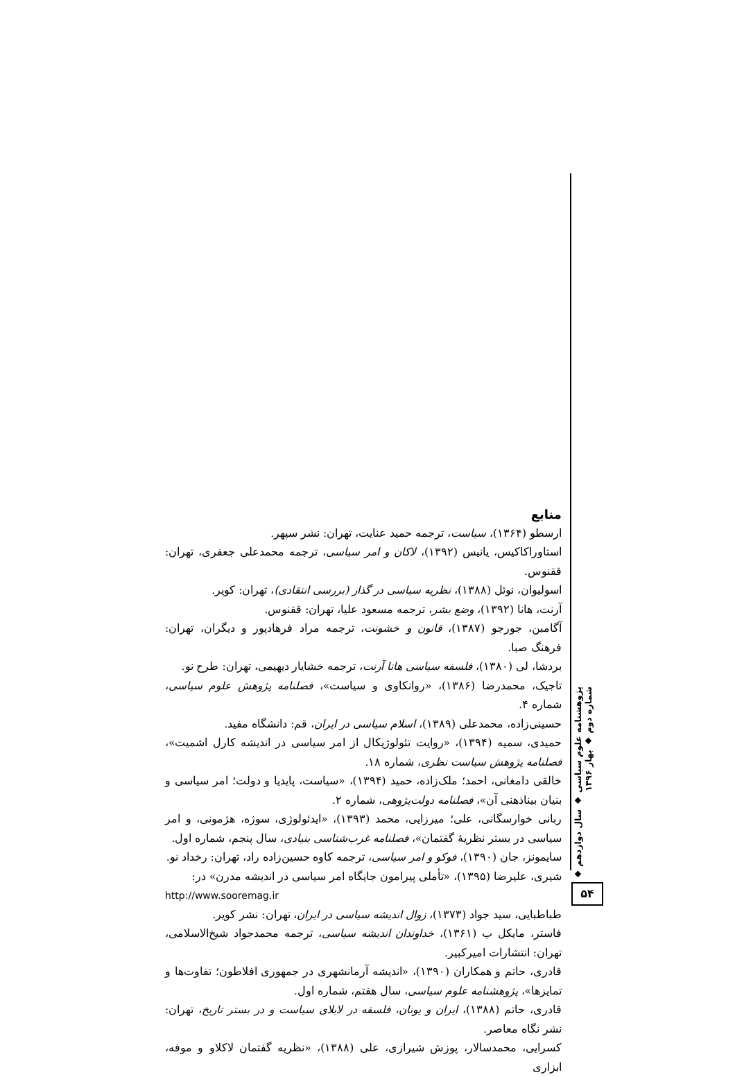منابع
ارسطو (۱۳۶۴)، سیاست، ترجمه حمید عنایت، تهران: نشر سپهر.
استاوراکاکیس، یانیس (۱۳۹۲)، لاکان و امر سیاسی، ترجمه محمدعلی جعفری، تهران: ققنوس.
اسولیوان، نوئل (۱۳۸۸)، نظریه سیاسی در گذار (بررسی انتقادی)، تهران: کویر.
آرنت، هانا (۱۳۹۲)، وضع بشر، ترجمه مسعود علیا، تهران: ققنوس.
آگامبن، جورجو (۱۳۸۷)، قانون و خشونت، ترجمه مراد فرهادپور و دیگران، تهران: فرهنگ صبا.
بردشا، لی (۱۳۸۰)، فلسفه سیاسی هانا آرنت، ترجمه خشایار دیهیمی، تهران: طرح نو.
تاجیک، محمدرضا (۱۳۸۶)، «روانکاوی و سیاست»، فصلنامه پژوهش علوم سیاسی، شماره ۴.
حسینی‌زاده، محمدعلی (۱۳۸۹)، اسلام سیاسی در ایران، قم: دانشگاه مفید.
حمیدی، سمیه (۱۳۹۴)، «روایت تئولوژیکال از امر سیاسی در اندیشه کارل اشمیت»، فصلنامه پژوهش سیاست نظری، شماره ۱۸.
خالقی دامغانی، احمد؛ ملک‌زاده، حمید (۱۳۹۴)، «سیاست، پایدیا و دولت؛ امر سیاسی و بنیان بیناذهنی آن»، فصلنامه دولت‌پژوهی، شماره ۲.
ربانی خوارسگانی، علی؛ میرزایی، محمد (۱۳۹۳)، «ایدئولوژی، سوژه، هژمونی، و امر سیاسی در بستر نظریهٔ گفتمان»، فصلنامه غرب‌شناسی بنیادی، سال پنجم، شماره اول.
سایمونز، جان (۱۳۹۰)، فوکو و امر سیاسی، ترجمه کاوه حسین‌زاده راد، تهران: رخداد نو.
شیری، علیرضا (۱۳۹۵)، «تأملی پیرامون جایگاه امر سیاسی در اندیشه مدرن» در:
http://www.sooremag.ir
طباطبایی، سید جواد (۱۳۷۳)، زوال اندیشه سیاسی در ایران، تهران: نشر کویر.
فاستر، مایکل ب (۱۳۶۱)، خداوندان اندیشه سیاسی، ترجمه محمدجواد شیخ‌الاسلامی، تهران: انتشارات امیرکبیر.
قادری، حاتم و همکاران (۱۳۹۰)، «اندیشه آرمانشهری در جمهوری افلاطون؛ تفاوت‌ها و تمایزها»، پژوهشنامه علوم سیاسی، سال هفتم، شماره اول.
قادری، حاتم (۱۳۸۸)، ایران و یونان، فلسفه در لابلای سیاست و در بستر تاریخ، تهران: نشر نگاه معاصر.
کسرایی، محمدسالار، پوزش شیرازی، علی (۱۳۸۸)، «نظریه گفتمان لاکلاو و موفه، ابزاری
پژوهشنامه علوم سیاسی ◆ سال دوازدهم ◆ شماره دوم ◆ بهار ۱۳۹۶
۵۴